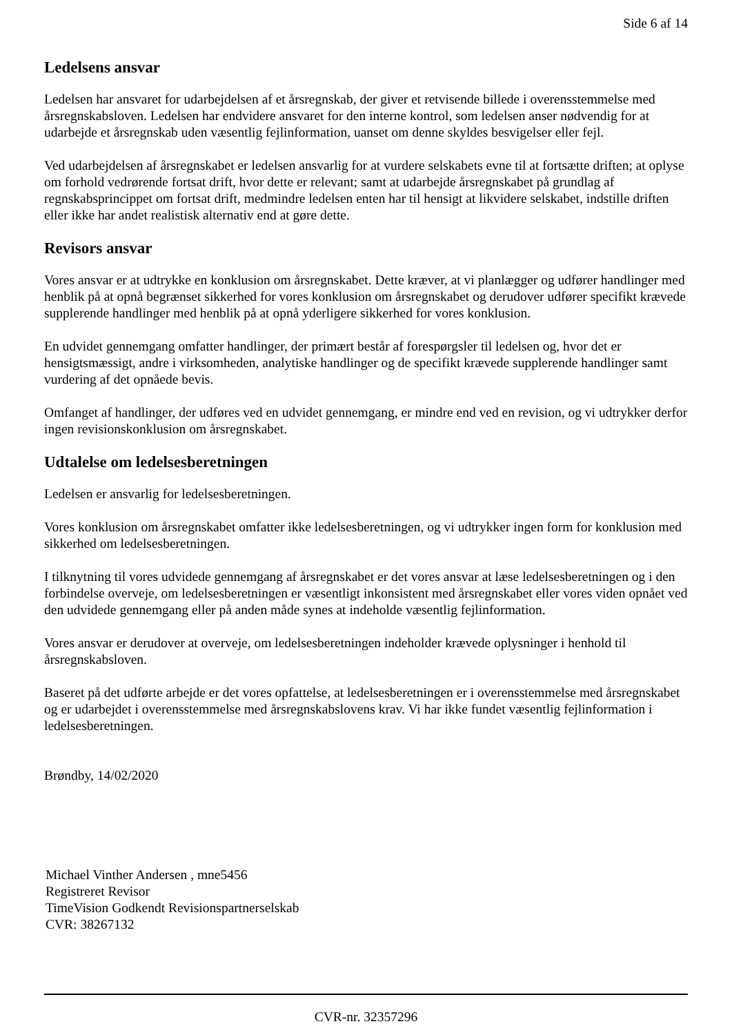Side 6 af 14
Ledelsens ansvar
Ledelsen har ansvaret for udarbejdelsen af et årsregnskab, der giver et retvisende billede i overensstemmelse med årsregnskabsloven. Ledelsen har endvidere ansvaret for den interne kontrol, som ledelsen anser nødvendig for at udarbejde et årsregnskab uden væsentlig fejlinformation, uanset om denne skyldes besvigelser eller fejl.
Ved udarbejdelsen af årsregnskabet er ledelsen ansvarlig for at vurdere selskabets evne til at fortsætte driften; at oplyse om forhold vedrørende fortsat drift, hvor dette er relevant; samt at udarbejde årsregnskabet på grundlag af regnskabsprincippet om fortsat drift, medmindre ledelsen enten har til hensigt at likvidere selskabet, indstille driften eller ikke har andet realistisk alternativ end at gøre dette.
Revisors ansvar
Vores ansvar er at udtrykke en konklusion om årsregnskabet. Dette kræver, at vi planlægger og udfører handlinger med henblik på at opnå begrænset sikkerhed for vores konklusion om årsregnskabet og derudover udfører specifikt krævede supplerende handlinger med henblik på at opnå yderligere sikkerhed for vores konklusion.
En udvidet gennemgang omfatter handlinger, der primært består af forespørgsler til ledelsen og, hvor det er hensigtsmæssigt, andre i virksomheden, analytiske handlinger og de specifikt krævede supplerende handlinger samt vurdering af det opnåede bevis.
Omfanget af handlinger, der udføres ved en udvidet gennemgang, er mindre end ved en revision, og vi udtrykker derfor ingen revisionskonklusion om årsregnskabet.
Udtalelse om ledelsesberetningen
Ledelsen er ansvarlig for ledelsesberetningen.
Vores konklusion om årsregnskabet omfatter ikke ledelsesberetningen, og vi udtrykker ingen form for konklusion med sikkerhed om ledelsesberetningen.
I tilknytning til vores udvidede gennemgang af årsregnskabet er det vores ansvar at læse ledelsesberetningen og i den forbindelse overveje, om ledelsesberetningen er væsentligt inkonsistent med årsregnskabet eller vores viden opnået ved den udvidede gennemgang eller på anden måde synes at indeholde væsentlig fejlinformation.
Vores ansvar er derudover at overveje, om ledelsesberetningen indeholder krævede oplysninger i henhold til årsregnskabsloven.
Baseret på det udførte arbejde er det vores opfattelse, at ledelsesberetningen er i overensstemmelse med årsregnskabet og er udarbejdet i overensstemmelse med årsregnskabslovens krav. Vi har ikke fundet væsentlig fejlinformation i ledelsesberetningen.
Brøndby, 14/02/2020
Michael Vinther Andersen , mne5456
Registreret Revisor
TimeVision Godkendt Revisionspartnerselskab
CVR: 38267132
CVR-nr. 32357296